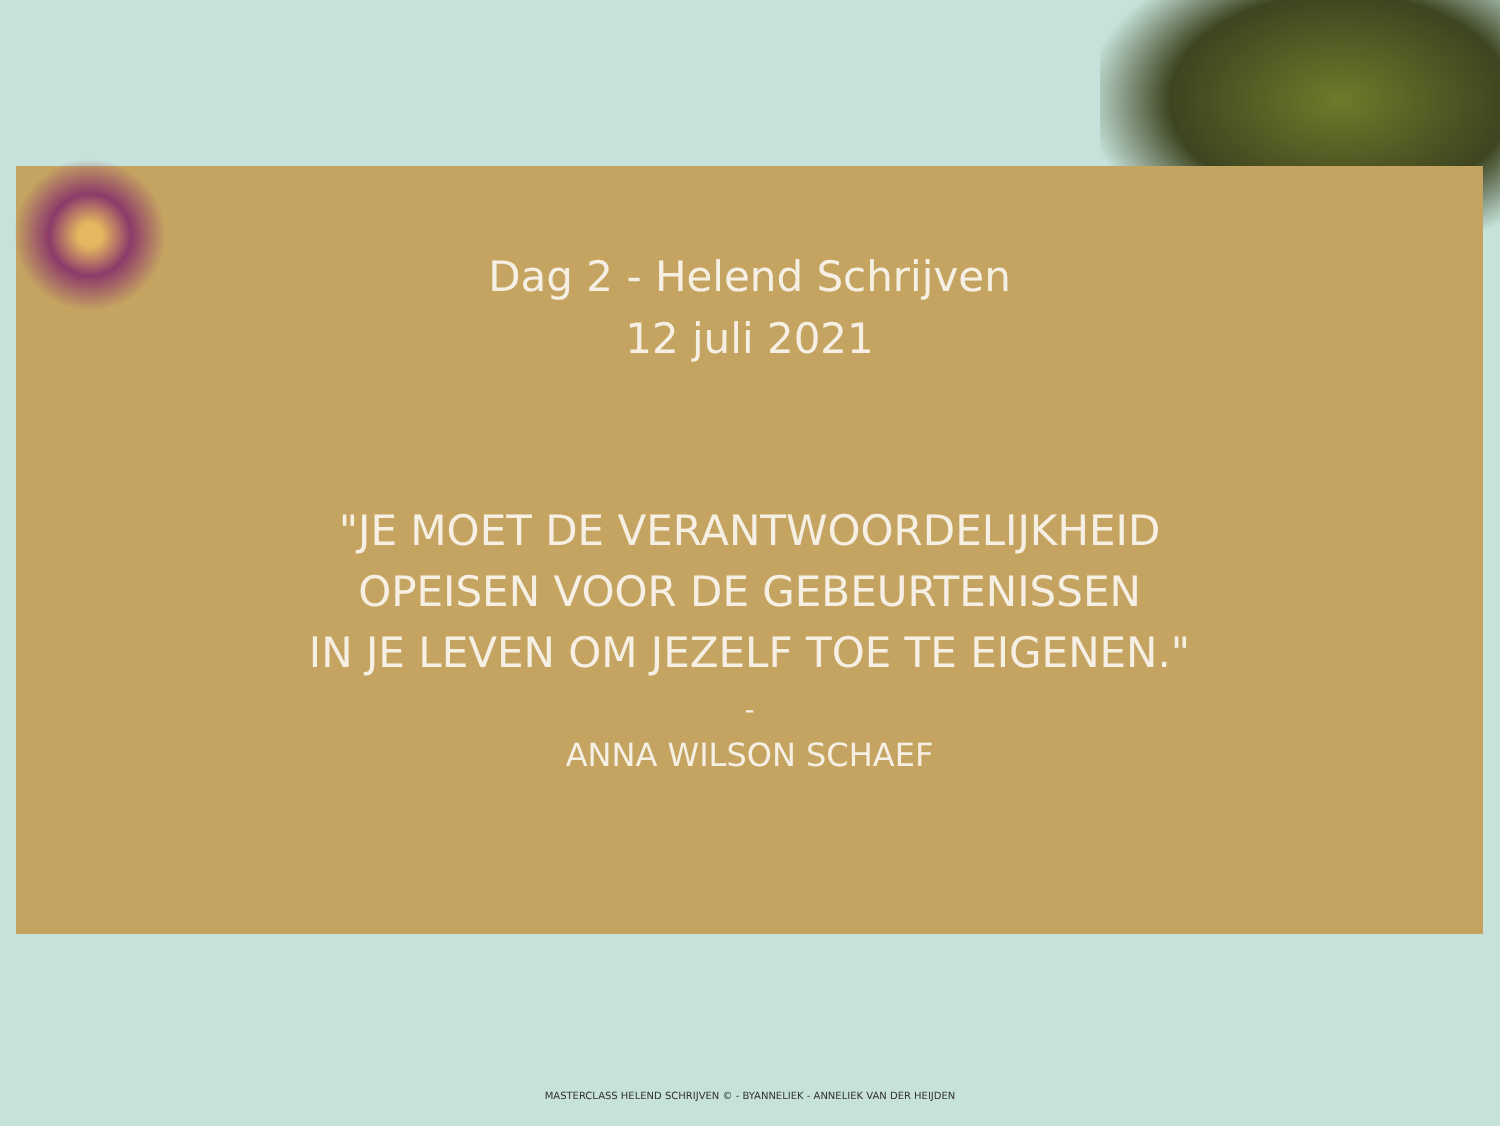Dag 2 - Helend Schrijven
12 juli 2021
"JE MOET DE VERANTWOORDELIJKHEID
OPEISEN VOOR DE GEBEURTENISSEN
IN JE LEVEN OM JEZELF TOE TE EIGENEN."
-
ANNA WILSON SCHAEF
MASTERCLASS HELEND SCHRIJVEN © - BYANNELIEK - ANNELIEK VAN DER HEIJDEN